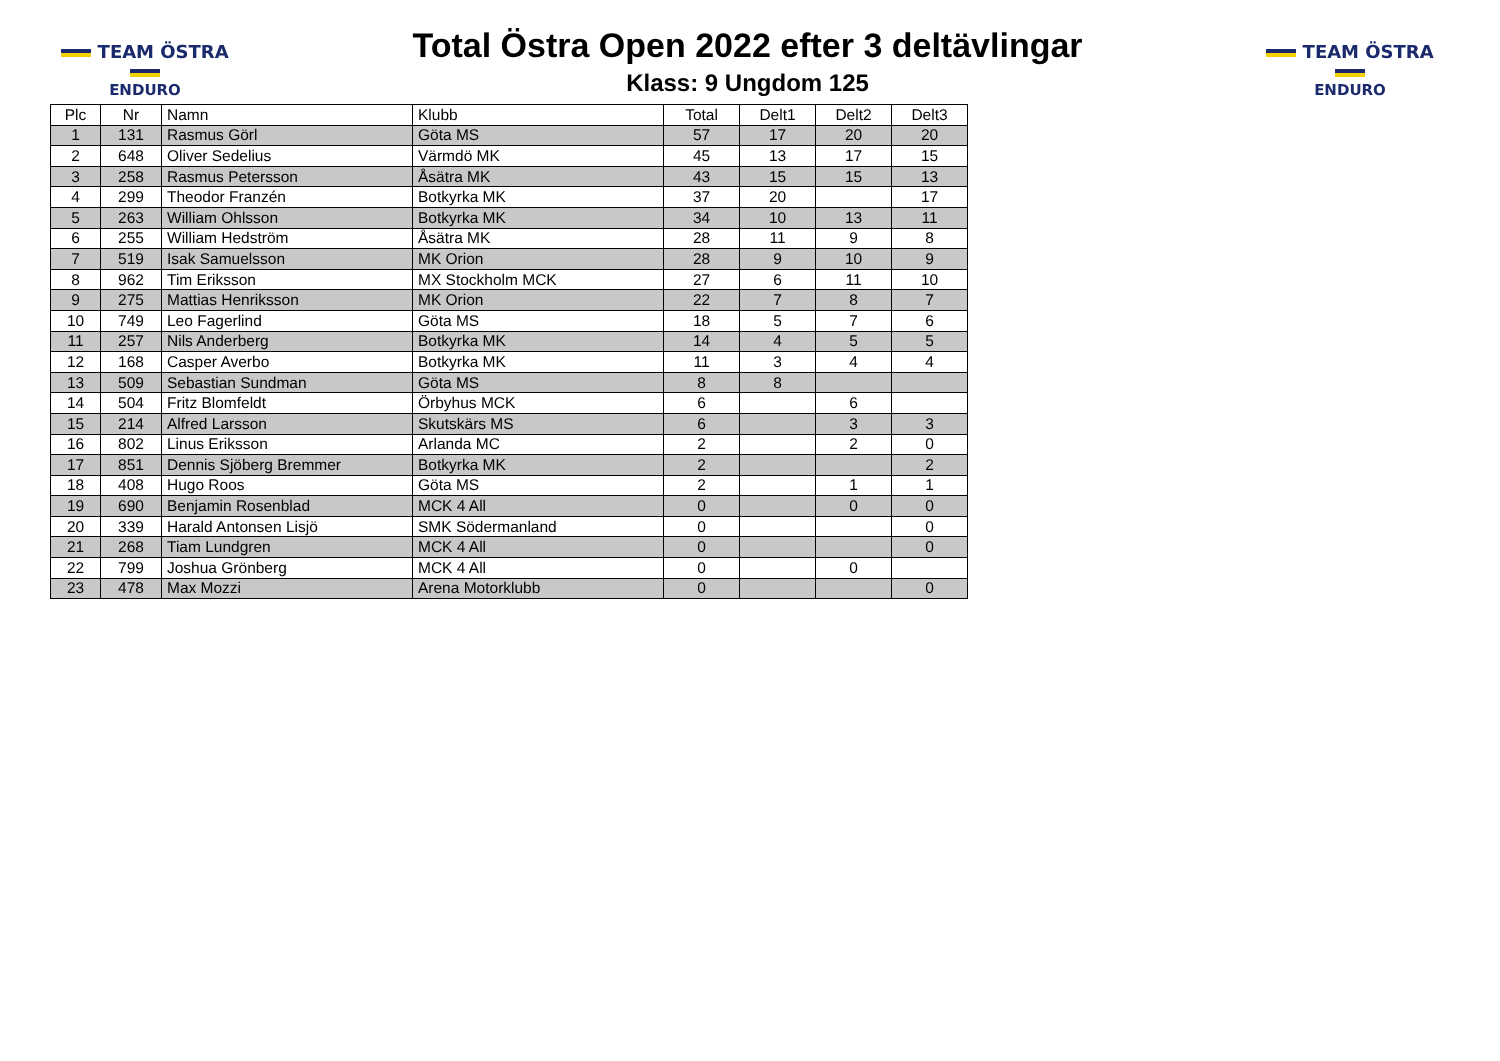TEAM ÖSTRA
ENDURO
Total Östra Open 2022 efter 3 deltävlingar
Klass: 9 Ungdom 125
TEAM ÖSTRA
ENDURO
| Plc | Nr | Namn | Klubb | Total | Delt1 | Delt2 | Delt3 |
| --- | --- | --- | --- | --- | --- | --- | --- |
| 1 | 131 | Rasmus Görl | Göta MS | 57 | 17 | 20 | 20 |
| 2 | 648 | Oliver Sedelius | Värmdö MK | 45 | 13 | 17 | 15 |
| 3 | 258 | Rasmus Petersson | Åsätra MK | 43 | 15 | 15 | 13 |
| 4 | 299 | Theodor Franzén | Botkyrka MK | 37 | 20 | | 17 |
| 5 | 263 | William Ohlsson | Botkyrka MK | 34 | 10 | 13 | 11 |
| 6 | 255 | William Hedström | Åsätra MK | 28 | 11 | 9 | 8 |
| 7 | 519 | Isak Samuelsson | MK Orion | 28 | 9 | 10 | 9 |
| 8 | 962 | Tim Eriksson | MX Stockholm MCK | 27 | 6 | 11 | 10 |
| 9 | 275 | Mattias Henriksson | MK Orion | 22 | 7 | 8 | 7 |
| 10 | 749 | Leo Fagerlind | Göta MS | 18 | 5 | 7 | 6 |
| 11 | 257 | Nils Anderberg | Botkyrka MK | 14 | 4 | 5 | 5 |
| 12 | 168 | Casper Averbo | Botkyrka MK | 11 | 3 | 4 | 4 |
| 13 | 509 | Sebastian Sundman | Göta MS | 8 | 8 | | |
| 14 | 504 | Fritz Blomfeldt | Örbyhus MCK | 6 | | 6 | |
| 15 | 214 | Alfred Larsson | Skutskärs MS | 6 | | 3 | 3 |
| 16 | 802 | Linus Eriksson | Arlanda MC | 2 | | 2 | 0 |
| 17 | 851 | Dennis Sjöberg Bremmer | Botkyrka MK | 2 | | | 2 |
| 18 | 408 | Hugo Roos | Göta MS | 2 | | 1 | 1 |
| 19 | 690 | Benjamin Rosenblad | MCK 4 All | 0 | | 0 | 0 |
| 20 | 339 | Harald Antonsen Lisjö | SMK Södermanland | 0 | | | 0 |
| 21 | 268 | Tiam Lundgren | MCK 4 All | 0 | | | 0 |
| 22 | 799 | Joshua Grönberg | MCK 4 All | 0 | | 0 | |
| 23 | 478 | Max Mozzi | Arena Motorklubb | 0 | | | 0 |